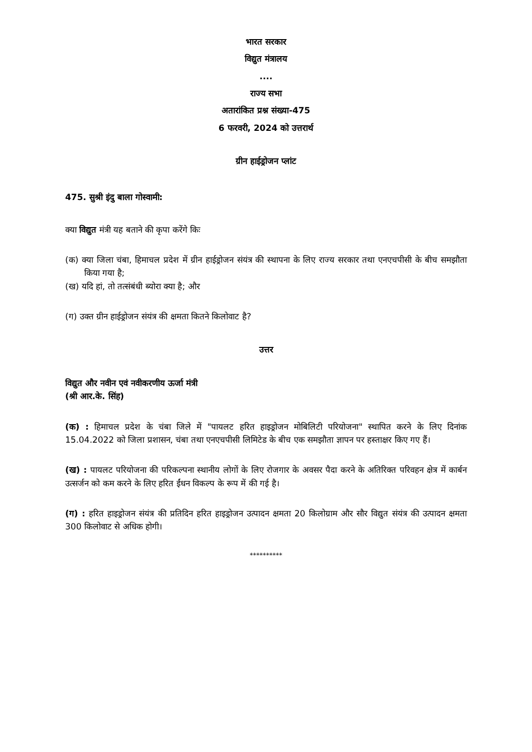भारत सरकार
विद्युत मंत्रालय
....
राज्य सभा
अतारांकित प्रश्न संख्या-475
6 फरवरी, 2024 को उत्तरार्थ
ग्रीन हाईड्रोजन प्लांट
475. सुश्री इंदु बाला गोस्वामी:
क्या विद्युत मंत्री यह बताने की कृपा करेंगे किः
(क) क्या जिला चंबा, हिमाचल प्रदेश में ग्रीन हाईड्रोजन संयंत्र की स्थापना के लिए राज्य सरकार तथा एनएचपीसी के बीच समझौता किया गया है;
(ख) यदि हां, तो तत्संबंधी ब्योरा क्या है; और
(ग) उक्त ग्रीन हाईड्रोजन संयंत्र की क्षमता कितने किलोवाट है?
उत्तर
विद्युत और नवीन एवं नवीकरणीय ऊर्जा मंत्री
(श्री आर.के. सिंह)
(क) : हिमाचल प्रदेश के चंबा जिले में "पायलट हरित हाइड्रोजन मोबिलिटी परियोजना" स्थापित करने के लिए दिनांक 15.04.2022 को जिला प्रशासन, चंबा तथा एनएचपीसी लिमिटेड के बीच एक समझौता ज्ञापन पर हस्ताक्षर किए गए हैं।
(ख) : पायलट परियोजना की परिकल्पना स्थानीय लोगों के लिए रोजगार के अवसर पैदा करने के अतिरिक्त परिवहन क्षेत्र में कार्बन उत्सर्जन को कम करने के लिए हरित ईंधन विकल्प के रूप में की गई है।
(ग) : हरित हाइड्रोजन संयंत्र की प्रतिदिन हरित हाइड्रोजन उत्पादन क्षमता 20 किलोग्राम और सौर विद्युत संयंत्र की उत्पादन क्षमता 300 किलोवाट से अधिक होगी।
**********